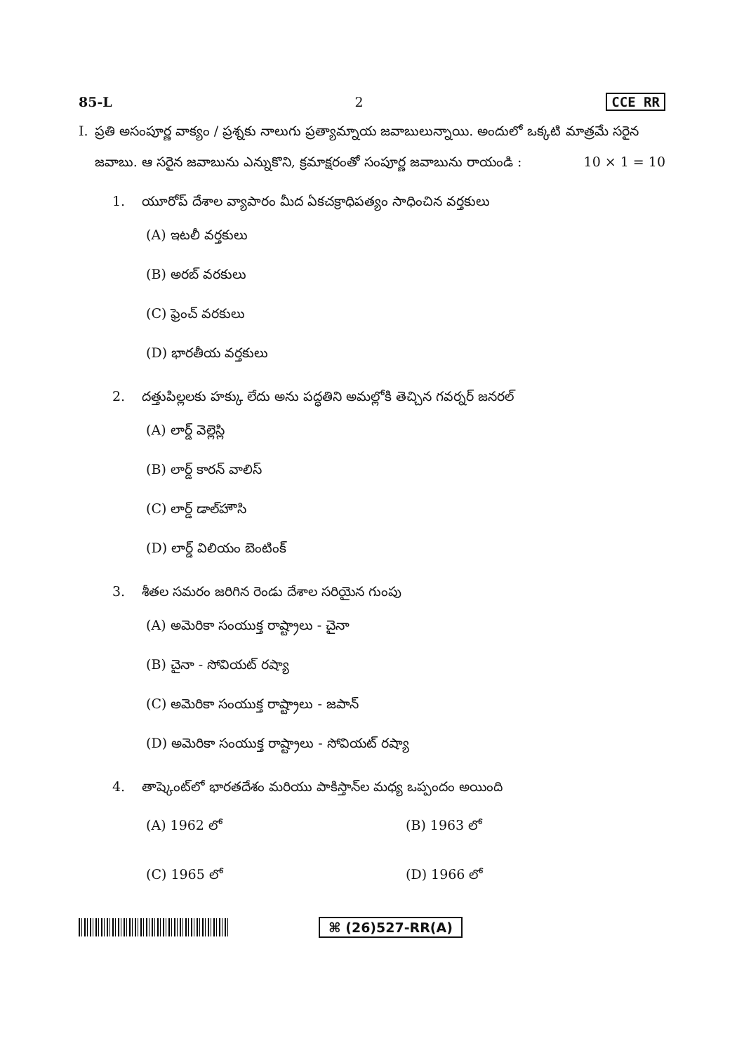85-L 2 CCE RR
I. ప్రతి అసంపూర్ణ వాక్యం / ప్రశ్నకు నాలుగు ప్రత్యామ్నాయ జవాబులున్నాయి. అందులో ఒక్కటి మాత్రమే సరైన జవాబు. ఆ సరైన జవాబును ఎన్నుకొని, క్రమాక్షరంతో సంపూర్ణ జవాబును రాయండి : 10 × 1 = 10
1. యూరోప్ దేశాల వ్యాపారం మీద ఏకచక్రాధిపత్యం సాధించిన వర్తకులు
(A) ఇటలీ వర్తకులు
(B) అరబ్ వరకులు
(C) ఫ్రెంచ్ వరకులు
(D) భారతీయ వర్తకులు
2. దత్తుపిల్లలకు హక్కు లేదు అను పద్ధతిని అమల్లోకి తెచ్చిన గవర్నర్ జనరల్
(A) లార్డ్ వెల్లెస్లి
(B) లార్డ్ కారన్ వాలిస్
(C) లార్డ్ డాల్‌హౌసి
(D) లార్డ్ విలియం బెంటింక్
3. శీతల సమరం జరిగిన రెండు దేశాల సరియైన గుంపు
(A) అమెరికా సంయుక్త రాష్ట్రాలు - చైనా
(B) చైనా - సోవియట్ రష్యా
(C) అమెరికా సంయుక్త రాష్ట్రాలు - జపాన్
(D) అమెరికా సంయుక్త రాష్ట్రాలు - సోవియట్ రష్యా
4. తాష్కెంట్‌లో భారతదేశం మరియు పాకిస్తాన్‌ల మధ్య ఒప్పందం అయింది
(A) 1962 లో (B) 1963 లో
(C) 1965 లో (D) 1966 లో
⌘ (26)527-RR(A)